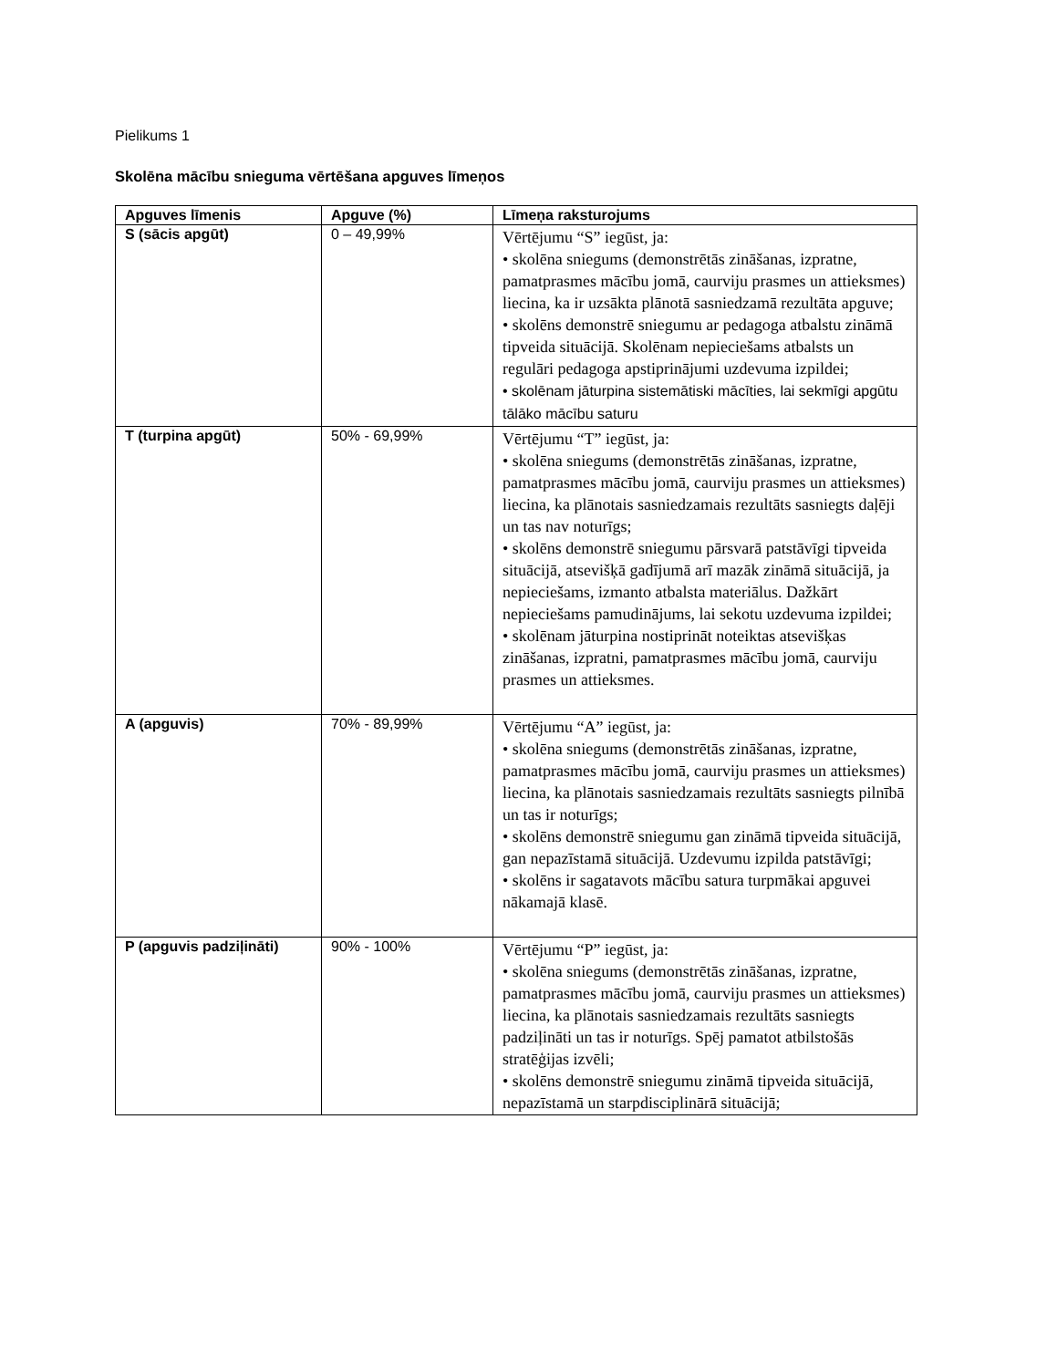Pielikums 1
Skolēna mācību snieguma vērtēšana apguves līmeņos
| Apguves līmenis | Apguve (%) | Līmeņa raksturojums |
| --- | --- | --- |
| S (sācis apgūt) | 0 – 49,99% | Vērtējumu “S” iegūst, ja: • skolēna sniegums (demonstrētās zināšanas, izpratne, pamatprasmes mācību jomā, caurviju prasmes un attieksmes) liecina, ka ir uzsākta plānotā sasniedzamā rezultāta apguve; • skolēns demonstrē sniegumu ar pedagoga atbalstu zināmā tipveida situācijā. Skolēnam nepieciešams atbalsts un regulāri pedagoga apstiprinājumi uzdevuma izpildei; • skolēnam jāturpina sistemātiski mācīties, lai sekmīgi apgūtu tālāko mācību saturu |
| T (turpina apgūt) | 50% - 69,99% | Vērtējumu “T” iegūst, ja: • skolēna sniegums (demonstrētās zināšanas, izpratne, pamatprasmes mācību jomā, caurviju prasmes un attieksmes) liecina, ka plānotais sasniedzamais rezultāts sasniegts daļēji un tas nav noturīgs; • skolēns demonstrē sniegumu pārsvarā patstāvīgi tipveida situācijā, atsevišķā gadījumā arī mazāk zināmā situācijā, ja nepieciešams, izmanto atbalsta materiālus. Dažkārt nepieciešams pamudinājums, lai sekotu uzdevuma izpildei; • skolēnam jāturpina nostiprināt noteiktas atsevišķas zināšanas, izpratni, pamatprasmes mācību jomā, caurviju prasmes un attieksmes. |
| A (apguvis) | 70% - 89,99% | Vērtējumu “A” iegūst, ja: • skolēna sniegums (demonstrētās zināšanas, izpratne, pamatprasmes mācību jomā, caurviju prasmes un attieksmes) liecina, ka plānotais sasniedzamais rezultāts sasniegts pilnībā un tas ir noturīgs; • skolēns demonstrē sniegumu gan zināmā tipveida situācijā, gan nepazīstamā situācijā. Uzdevumu izpilda patstāvīgi; • skolēns ir sagatavots mācību satura turpmākai apguvei nākamajā klasē. |
| P (apguvis padziļināti) | 90% - 100% | Vērtējumu “P” iegūst, ja: • skolēna sniegums (demonstrētās zināšanas, izpratne, pamatprasmes mācību jomā, caurviju prasmes un attieksmes) liecina, ka plānotais sasniedzamais rezultāts sasniegts padziļināti un tas ir noturīgs. Spēj pamatot atbilstošās stratēģijas izvēli; • skolēns demonstrē sniegumu zināmā tipveida situācijā, nepazīstamā un starpdisciplinārā situācijā; |